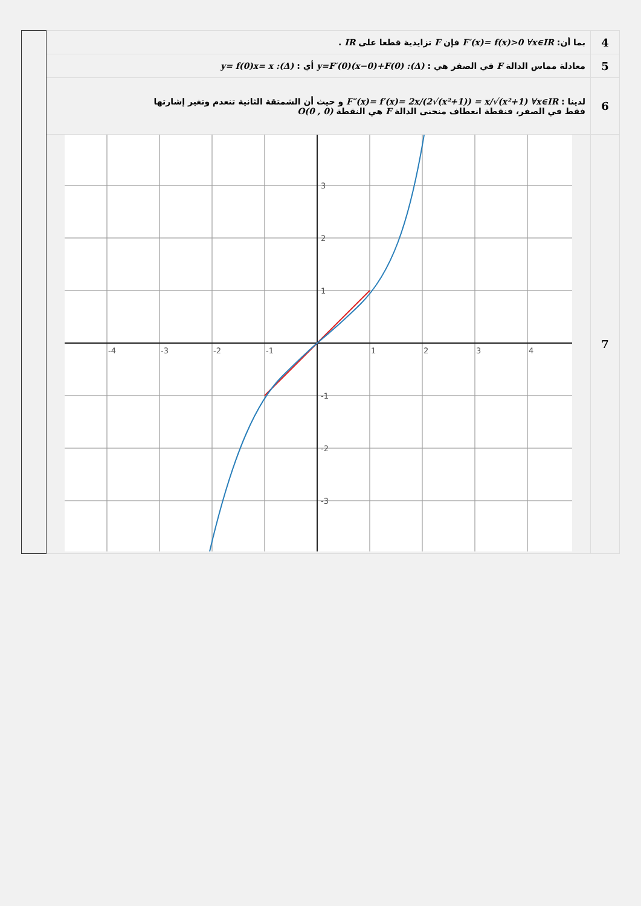| | بما أن: F′(x)= f(x)>0 ∀x∈IR فإن F تزايدية قطعا على IR . | 4 |
| | معادلة مماس الدالة F في الصفر هي : (Δ): y=F′(0)(x−0)+F(0) أي : (Δ): y= f(0)x= x | 5 |
| | لدينا : F″(x)= f′(x)= 2x/(2√(x²+1)) = x/√(x²+1) ∀x∈IR و حيث أن الشمتقة الثانية تنعدم وتغير إشارتها فقط في الصفر، فنقطة انعطاف منحنى الدالة F هي النقطة O(0 , 0) | 6 |
| | -4 -3 -2 -1 1 2 3 4 3 2 1 -1 -2 -3 | 7 |